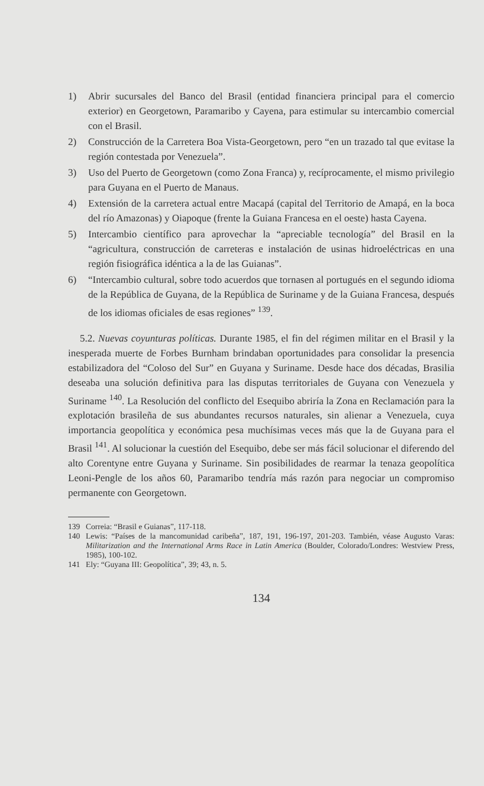1) Abrir sucursales del Banco del Brasil (entidad financiera principal para el comercio exterior) en Georgetown, Paramaribo y Cayena, para estimular su intercambio comercial con el Brasil.
2) Construcción de la Carretera Boa Vista-Georgetown, pero “en un trazado tal que evitase la región contestada por Venezuela”.
3) Uso del Puerto de Georgetown (como Zona Franca) y, recíprocamente, el mismo privilegio para Guyana en el Puerto de Manaus.
4) Extensión de la carretera actual entre Macapá (capital del Territorio de Amapá, en la boca del río Amazonas) y Oiapoque (frente la Guiana Francesa en el oeste) hasta Cayena.
5) Intercambio científico para aprovechar la “apreciable tecnología” del Brasil en la “agricultura, construcción de carreteras e instalación de usinas hidroeléctricas en una región fisiográfica idéntica a la de las Guianas”.
6) “Intercambio cultural, sobre todo acuerdos que tornasen al portugués en el segundo idioma de la República de Guyana, de la República de Suriname y de la Guiana Francesa, después de los idiomas oficiales de esas regiones” <sup>139</sup>.
5.2. Nuevas coyunturas políticas. Durante 1985, el fin del régimen militar en el Brasil y la inesperada muerte de Forbes Burnham brindaban oportunidades para consolidar la presencia estabilizadora del “Coloso del Sur” en Guyana y Suriname. Desde hace dos décadas, Brasilia deseaba una solución definitiva para las disputas territoriales de Guyana con Venezuela y Suriname <sup>140</sup>. La Resolución del conflicto del Esequibo abriría la Zona en Reclamación para la explotación brasileña de sus abundantes recursos naturales, sin alienar a Venezuela, cuya importancia geopolítica y económica pesa muchísimas veces más que la de Guyana para el Brasil <sup>141</sup>. Al solucionar la cuestión del Esequibo, debe ser más fácil solucionar el diferendo del alto Corentyne entre Guyana y Suriname. Sin posibilidades de rearmar la tenaza geopolítica Leoni-Pengle de los años 60, Paramaribo tendría más razón para negociar un compromiso permanente con Georgetown.
139 Correia: “Brasil e Guianas”, 117-118.
140 Lewis: “Países de la mancomunidad caribeña”, 187, 191, 196-197, 201-203. También, véase Augusto Varas: Militarization and the International Arms Race in Latin America (Boulder, Colorado/Londres: Westview Press, 1985), 100-102.
141 Ely: “Guyana III: Geopolítica”, 39; 43, n. 5.
134